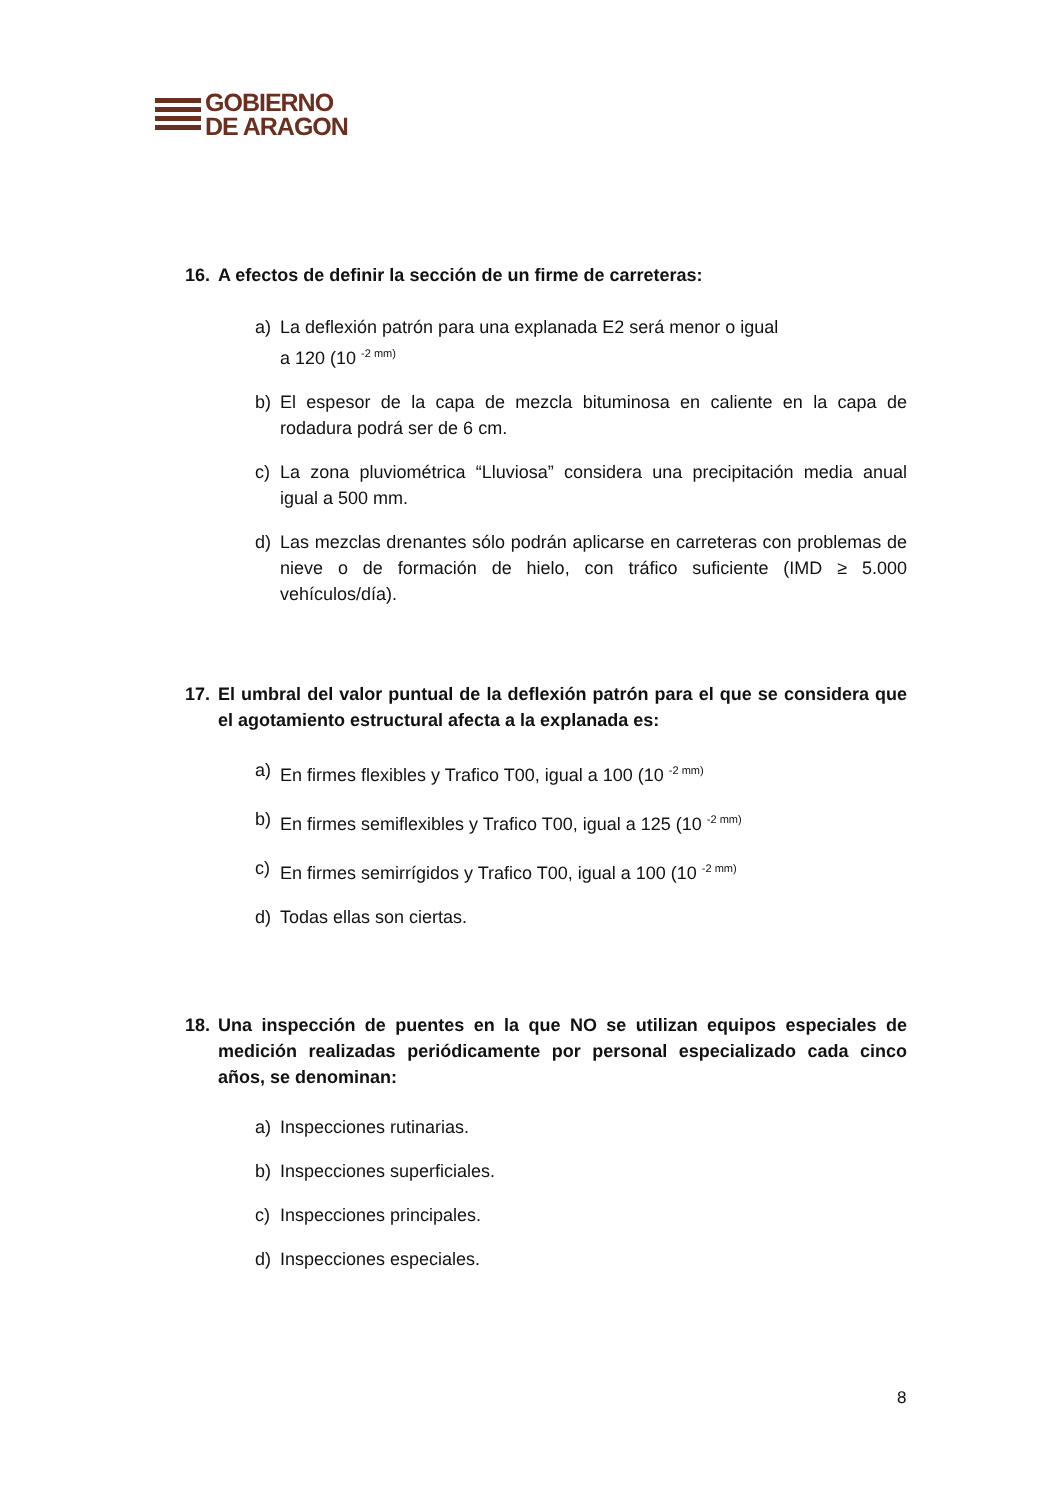GOBIERNO
DE ARAGON
16. A efectos de definir la sección de un firme de carreteras:
a) La deflexión patrón para una explanada E2 será menor o igual
a 120 (10 <sup>-2 mm)</sup>
b) El espesor de la capa de mezcla bituminosa en caliente en la capa de rodadura podrá ser de 6 cm.
c) La zona pluviométrica “Lluviosa” considera una precipitación media anual igual a 500 mm.
d) Las mezclas drenantes sólo podrán aplicarse en carreteras con problemas de nieve o de formación de hielo, con tráfico suficiente (IMD ≥ 5.000 vehículos/día).
17. El umbral del valor puntual de la deflexión patrón para el que se considera que el agotamiento estructural afecta a la explanada es:
a) En firmes flexibles y Trafico T00, igual a 100 (10 <sup>-2 mm)</sup>
b) En firmes semiflexibles y Trafico T00, igual a 125 (10 <sup>-2 mm)</sup>
c) En firmes semirrígidos y Trafico T00, igual a 100 (10 <sup>-2 mm)</sup>
d) Todas ellas son ciertas.
18. Una inspección de puentes en la que NO se utilizan equipos especiales de medición realizadas periódicamente por personal especializado cada cinco años, se denominan:
a) Inspecciones rutinarias.
b) Inspecciones superficiales.
c) Inspecciones principales.
d) Inspecciones especiales.
8